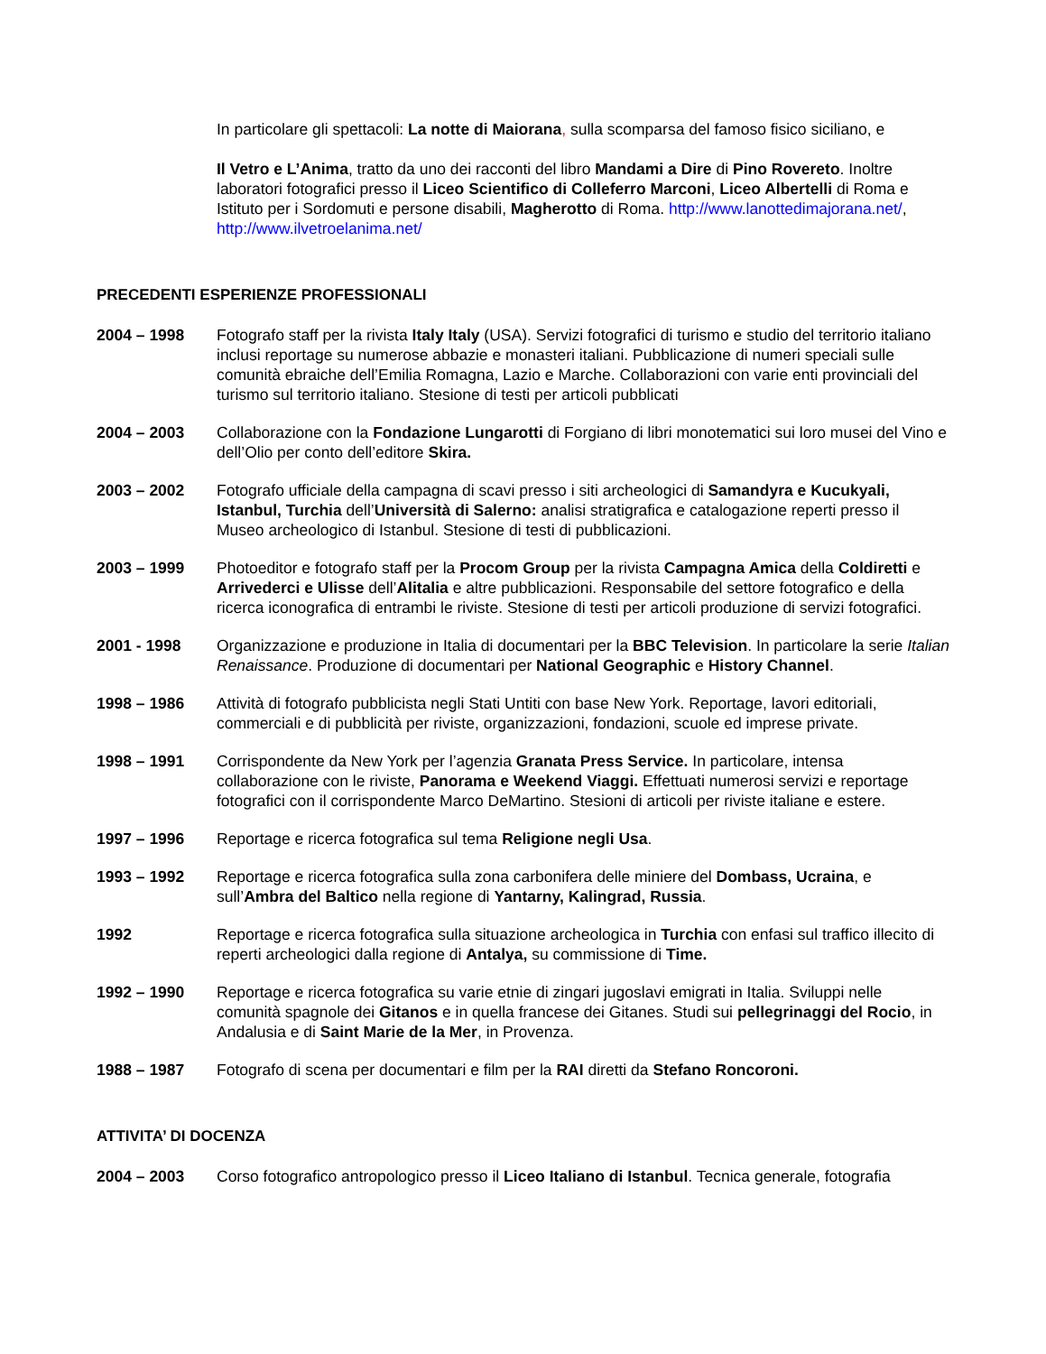In particolare gli spettacoli: La notte di Maiorana, sulla scomparsa del famoso fisico siciliano, e
Il Vetro e L’Anima, tratto da uno dei racconti del libro Mandami a Dire di Pino Rovereto. Inoltre laboratori fotografici presso il Liceo Scientifico di Colleferro Marconi, Liceo Albertelli di Roma e Istituto per i Sordomuti e persone disabili, Magherotto di Roma. http://www.lanottedimajorana.net/, http://www.ilvetroelanima.net/
PRECEDENTI ESPERIENZE PROFESSIONALI
2004 – 1998 Fotografo staff per la rivista Italy Italy (USA). Servizi fotografici di turismo e studio del territorio italiano inclusi reportage su numerose abbazie e monasteri italiani. Pubblicazione di numeri speciali sulle comunità ebraiche dell’Emilia Romagna, Lazio e Marche. Collaborazioni con varie enti provinciali del turismo sul territorio italiano. Stesione di testi per articoli pubblicati
2004 – 2003 Collaborazione con la Fondazione Lungarotti di Forgiano di libri monotematici sui loro musei del Vino e dell’Olio per conto dell’editore Skira.
2003 – 2002 Fotografo ufficiale della campagna di scavi presso i siti archeologici di Samandyra e Kucukyali, Istanbul, Turchia dell’Università di Salerno: analisi stratigrafica e catalogazione reperti presso il Museo archeologico di Istanbul. Stesione di testi di pubblicazioni.
2003 – 1999 Photoeditor e fotografo staff per la Procom Group per la rivista Campagna Amica della Coldiretti e Arrivederci e Ulisse dell’Alitalia e altre pubblicazioni. Responsabile del settore fotografico e della ricerca iconografica di entrambi le riviste. Stesione di testi per articoli produzione di servizi fotografici.
2001 - 1998 Organizzazione e produzione in Italia di documentari per la BBC Television. In particolare la serie Italian Renaissance. Produzione di documentari per National Geographic e History Channel.
1998 – 1986 Attività di fotografo pubblicista negli Stati Untiti con base New York. Reportage, lavori editoriali, commerciali e di pubblicità per riviste, organizzazioni, fondazioni, scuole ed imprese private.
1998 – 1991 Corrispondente da New York per l’agenzia Granata Press Service. In particolare, intensa collaborazione con le riviste, Panorama e Weekend Viaggi. Effettuati numerosi servizi e reportage fotografici con il corrispondente Marco DeMartino. Stesioni di articoli per riviste italiane e estere.
1997 – 1996 Reportage e ricerca fotografica sul tema Religione negli Usa.
1993 – 1992 Reportage e ricerca fotografica sulla zona carbonifera delle miniere del Dombass, Ucraina, e sull’Ambra del Baltico nella regione di Yantarny, Kalingrad, Russia.
1992 Reportage e ricerca fotografica sulla situazione archeologica in Turchia con enfasi sul traffico illecito di reperti archeologici dalla regione di Antalya, su commissione di Time.
1992 – 1990 Reportage e ricerca fotografica su varie etnie di zingari jugoslavi emigrati in Italia. Sviluppi nelle comunità spagnole dei Gitanos e in quella francese dei Gitanes. Studi sui pellegrinaggi del Rocio, in Andalusia e di Saint Marie de la Mer, in Provenza.
1988 – 1987 Fotografo di scena per documentari e film per la RAI diretti da Stefano Roncoroni.
ATTIVITA’ DI DOCENZA
2004 – 2003 Corso fotografico antropologico presso il Liceo Italiano di Istanbul. Tecnica generale, fotografia